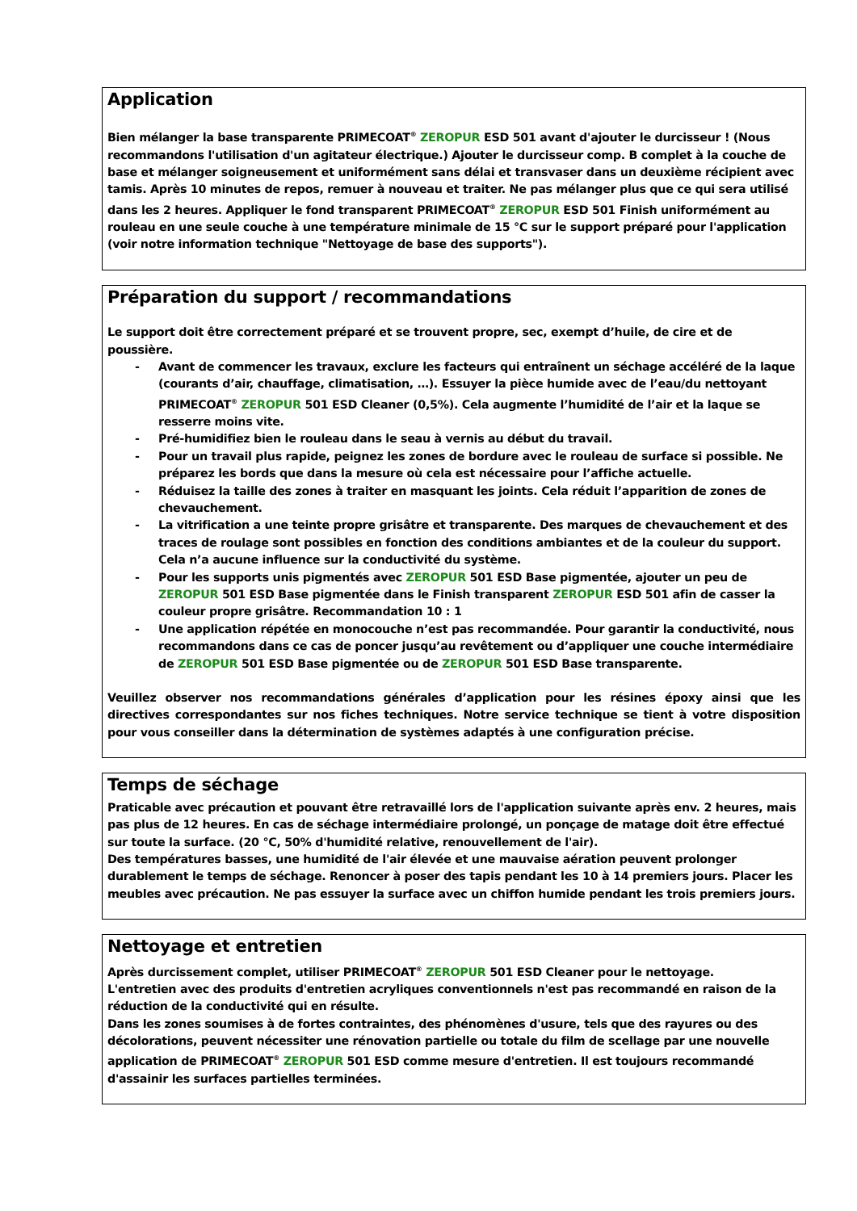Application
Bien mélanger la base transparente PRIMECOAT<sup>®</sup> ZEROPUR ESD 501 avant d'ajouter le durcisseur ! (Nous recommandons l'utilisation d'un agitateur électrique.) Ajouter le durcisseur comp. B complet à la couche de base et mélanger soigneusement et uniformément sans délai et transvaser dans un deuxième récipient avec tamis. Après 10 minutes de repos, remuer à nouveau et traiter. Ne pas mélanger plus que ce qui sera utilisé dans les 2 heures. Appliquer le fond transparent PRIMECOAT<sup>®</sup> ZEROPUR ESD 501 Finish uniformément au rouleau en une seule couche à une température minimale de 15 °C sur le support préparé pour l'application (voir notre information technique "Nettoyage de base des supports").
Préparation du support / recommandations
Le support doit être correctement préparé et se trouvent propre, sec, exempt d’huile, de cire et de poussière.
- Avant de commencer les travaux, exclure les facteurs qui entraînent un séchage accéléré de la laque (courants d’air, chauffage, climatisation, …). Essuyer la pièce humide avec de l’eau/du nettoyant PRIMECOAT<sup>®</sup> ZEROPUR 501 ESD Cleaner (0,5%). Cela augmente l’humidité de l’air et la laque se resserre moins vite.
- Pré-humidifiez bien le rouleau dans le seau à vernis au début du travail.
- Pour un travail plus rapide, peignez les zones de bordure avec le rouleau de surface si possible. Ne préparez les bords que dans la mesure où cela est nécessaire pour l’affiche actuelle.
- Réduisez la taille des zones à traiter en masquant les joints. Cela réduit l’apparition de zones de chevauchement.
- La vitrification a une teinte propre grisâtre et transparente. Des marques de chevauchement et des traces de roulage sont possibles en fonction des conditions ambiantes et de la couleur du support. Cela n’a aucune influence sur la conductivité du système.
- Pour les supports unis pigmentés avec ZEROPUR 501 ESD Base pigmentée, ajouter un peu de ZEROPUR 501 ESD Base pigmentée dans le Finish transparent ZEROPUR ESD 501 afin de casser la couleur propre grisâtre. Recommandation 10 : 1
- Une application répétée en monocouche n’est pas recommandée. Pour garantir la conductivité, nous recommandons dans ce cas de poncer jusqu’au revêtement ou d’appliquer une couche intermédiaire de ZEROPUR 501 ESD Base pigmentée ou de ZEROPUR 501 ESD Base transparente.
Veuillez observer nos recommandations générales d’application pour les résines époxy ainsi que les directives correspondantes sur nos fiches techniques. Notre service technique se tient à votre disposition pour vous conseiller dans la détermination de systèmes adaptés à une configuration précise.
Temps de séchage
Praticable avec précaution et pouvant être retravaillé lors de l'application suivante après env. 2 heures, mais pas plus de 12 heures. En cas de séchage intermédiaire prolongé, un ponçage de matage doit être effectué sur toute la surface. (20 °C, 50% d'humidité relative, renouvellement de l'air).
Des températures basses, une humidité de l'air élevée et une mauvaise aération peuvent prolonger durablement le temps de séchage. Renoncer à poser des tapis pendant les 10 à 14 premiers jours. Placer les meubles avec précaution. Ne pas essuyer la surface avec un chiffon humide pendant les trois premiers jours.
Nettoyage et entretien
Après durcissement complet, utiliser PRIMECOAT<sup>®</sup> ZEROPUR 501 ESD Cleaner pour le nettoyage.
L'entretien avec des produits d'entretien acryliques conventionnels n'est pas recommandé en raison de la réduction de la conductivité qui en résulte.
Dans les zones soumises à de fortes contraintes, des phénomènes d'usure, tels que des rayures ou des décolorations, peuvent nécessiter une rénovation partielle ou totale du film de scellage par une nouvelle application de PRIMECOAT<sup>®</sup> ZEROPUR 501 ESD comme mesure d'entretien. Il est toujours recommandé d'assainir les surfaces partielles terminées.